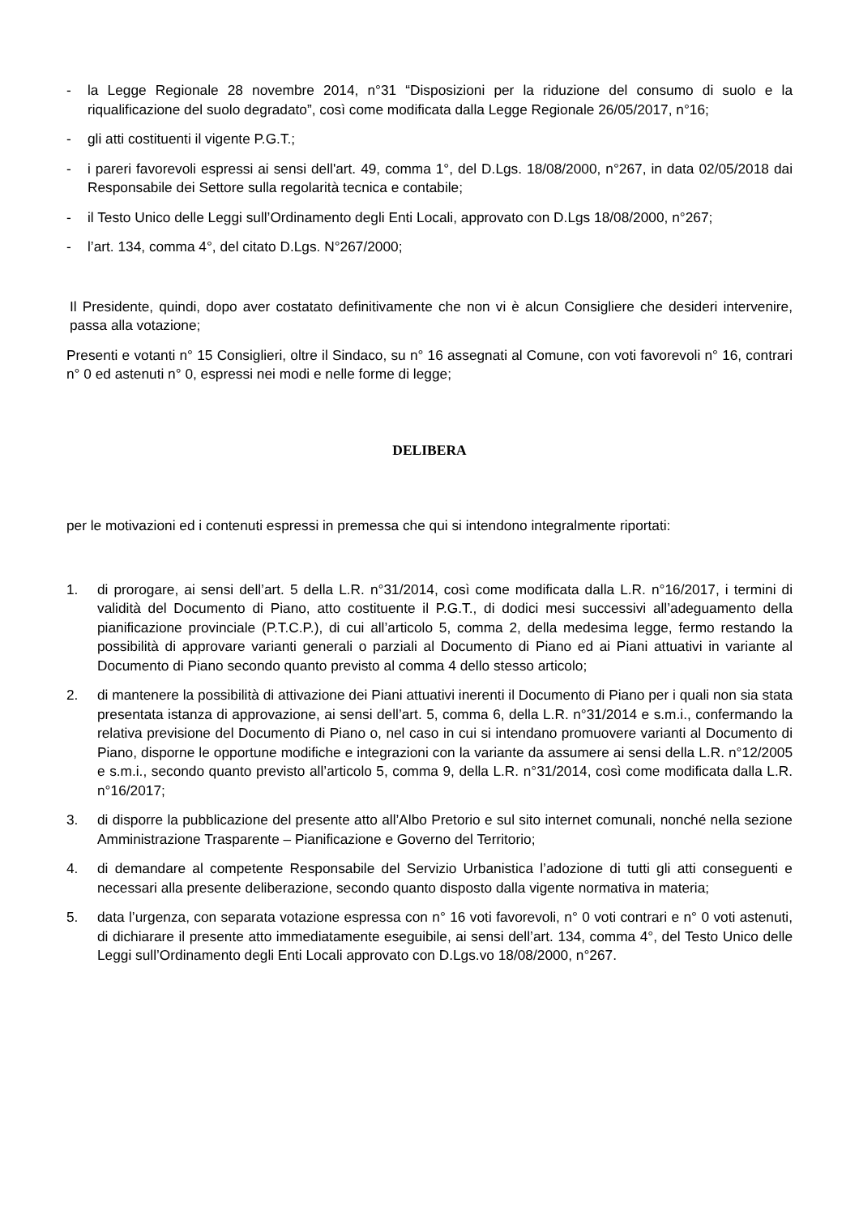- la Legge Regionale 28 novembre 2014, n°31 “Disposizioni per la riduzione del consumo di suolo e la riqualificazione del suolo degradato”, così come modificata dalla Legge Regionale 26/05/2017, n°16;
- gli atti costituenti il vigente P.G.T.;
- i pareri favorevoli espressi ai sensi dell'art. 49, comma 1°, del D.Lgs. 18/08/2000, n°267, in data 02/05/2018 dai Responsabile dei Settore sulla regolarità tecnica e contabile;
- il Testo Unico delle Leggi sull’Ordinamento degli Enti Locali, approvato con D.Lgs 18/08/2000, n°267;
- l’art. 134, comma 4°, del citato D.Lgs. N°267/2000;
Il Presidente, quindi, dopo aver costatato definitivamente che non vi è alcun Consigliere che desideri intervenire, passa alla votazione;
Presenti e votanti n° 15 Consiglieri, oltre il Sindaco, su n° 16 assegnati al Comune, con voti favorevoli n° 16, contrari n° 0 ed astenuti n° 0, espressi nei modi e nelle forme di legge;
DELIBERA
per le motivazioni ed i contenuti espressi in premessa che qui si intendono integralmente riportati:
1. di prorogare, ai sensi dell’art. 5 della L.R. n°31/2014, così come modificata dalla L.R. n°16/2017, i termini di validità del Documento di Piano, atto costituente il P.G.T., di dodici mesi successivi all’adeguamento della pianificazione provinciale (P.T.C.P.), di cui all’articolo 5, comma 2, della medesima legge, fermo restando la possibilità di approvare varianti generali o parziali al Documento di Piano ed ai Piani attuativi in variante al Documento di Piano secondo quanto previsto al comma 4 dello stesso articolo;
2. di mantenere la possibilità di attivazione dei Piani attuativi inerenti il Documento di Piano per i quali non sia stata presentata istanza di approvazione, ai sensi dell’art. 5, comma 6, della L.R. n°31/2014 e s.m.i., confermando la relativa previsione del Documento di Piano o, nel caso in cui si intendano promuovere varianti al Documento di Piano, disporne le opportune modifiche e integrazioni con la variante da assumere ai sensi della L.R. n°12/2005 e s.m.i., secondo quanto previsto all’articolo 5, comma 9, della L.R. n°31/2014, così come modificata dalla L.R. n°16/2017;
3. di disporre la pubblicazione del presente atto all’Albo Pretorio e sul sito internet comunali, nonché nella sezione Amministrazione Trasparente – Pianificazione e Governo del Territorio;
4. di demandare al competente Responsabile del Servizio Urbanistica l’adozione di tutti gli atti conseguenti e necessari alla presente deliberazione, secondo quanto disposto dalla vigente normativa in materia;
5. data l’urgenza, con separata votazione espressa con n° 16 voti favorevoli, n° 0 voti contrari e n° 0 voti astenuti, di dichiarare il presente atto immediatamente eseguibile, ai sensi dell’art. 134, comma 4°, del Testo Unico delle Leggi sull’Ordinamento degli Enti Locali approvato con D.Lgs.vo 18/08/2000, n°267.